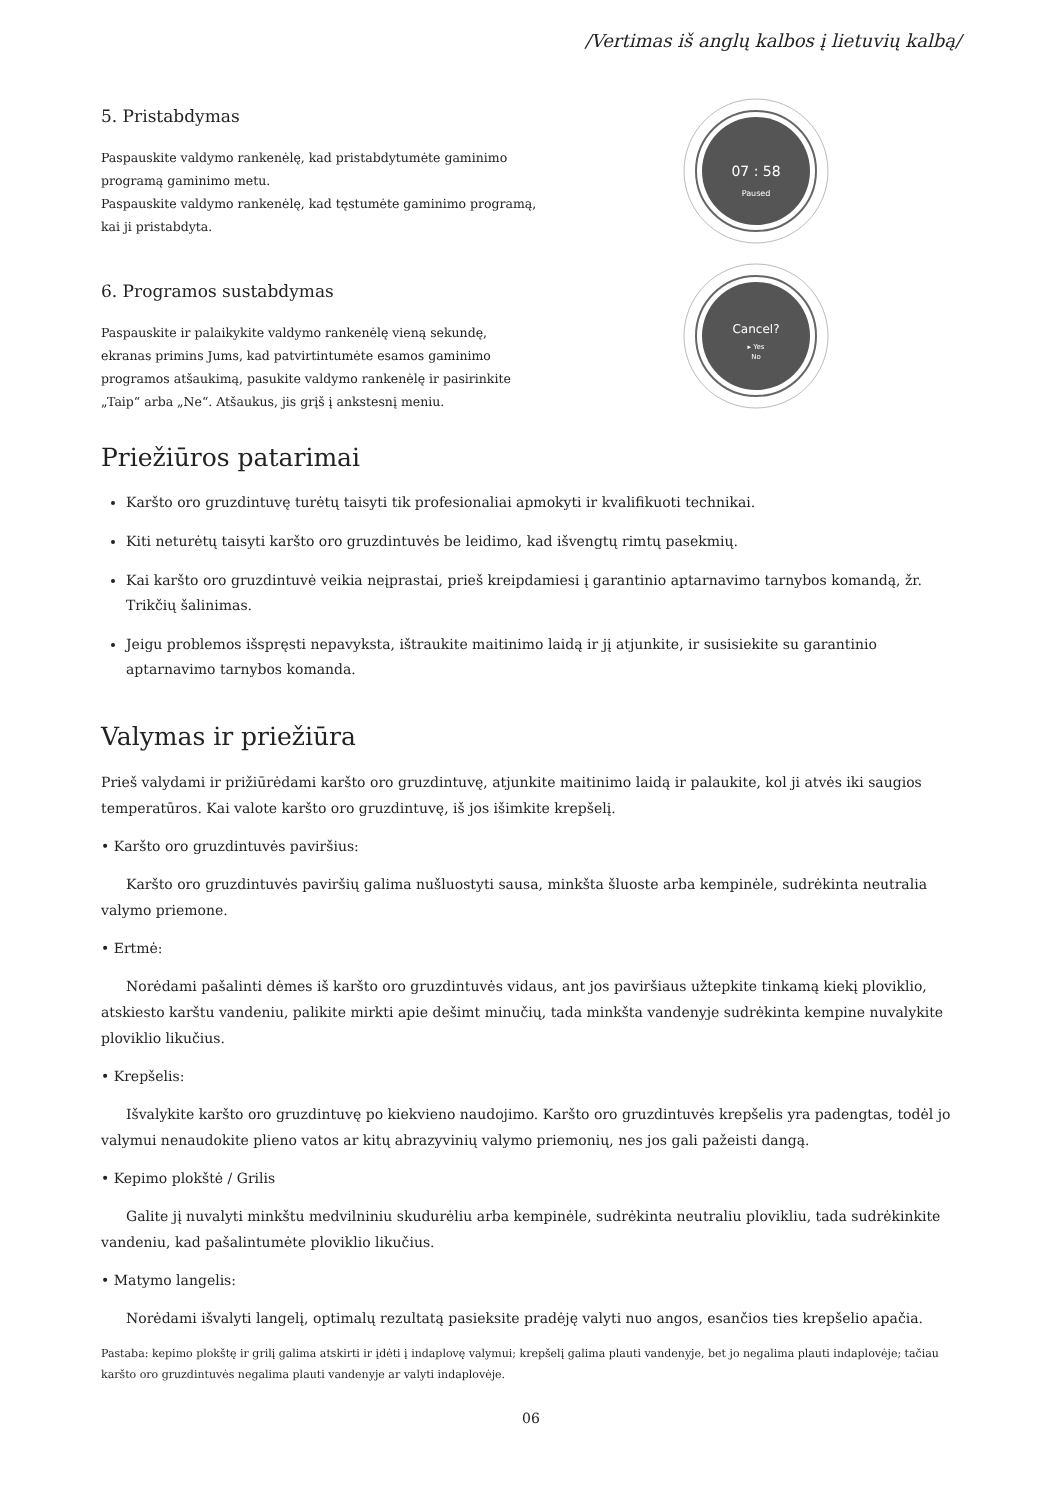/Vertimas iš anglų kalbos į lietuvių kalbą/
5. Pristabdymas
Paspauskite valdymo rankenėlę, kad pristabdytumėte gaminimo programą gaminimo metu.
Paspauskite valdymo rankenėlę, kad tęstumėte gaminimo programą, kai ji pristabdyta.
07 : 58
Paused
6. Programos sustabdymas
Paspauskite ir palaikykite valdymo rankenėlę vieną sekundę, ekranas primins Jums, kad patvirtintumėte esamos gaminimo programos atšaukimą, pasukite valdymo rankenėlę ir pasirinkite „Taip“ arba „Ne“. Atšaukus, jis grįš į ankstesnį meniu.
Cancel?
▸ Yes
No
Priežiūros patarimai
Karšto oro gruzdintuvę turėtų taisyti tik profesionaliai apmokyti ir kvalifikuoti technikai.
Kiti neturėtų taisyti karšto oro gruzdintuvės be leidimo, kad išvengtų rimtų pasekmių.
Kai karšto oro gruzdintuvė veikia neįprastai, prieš kreipdamiesi į garantinio aptarnavimo tarnybos komandą, žr. Trikčių šalinimas.
Jeigu problemos išspręsti nepavyksta, ištraukite maitinimo laidą ir jį atjunkite, ir susisiekite su garantinio aptarnavimo tarnybos komanda.
Valymas ir priežiūra
Prieš valydami ir prižiūrėdami karšto oro gruzdintuvę, atjunkite maitinimo laidą ir palaukite, kol ji atvės iki saugios temperatūros. Kai valote karšto oro gruzdintuvę, iš jos išimkite krepšelį.
• Karšto oro gruzdintuvės paviršius:
Karšto oro gruzdintuvės paviršių galima nušluostyti sausa, minkšta šluoste arba kempinėle, sudrėkinta neutralia valymo priemone.
• Ertmė:
Norėdami pašalinti dėmes iš karšto oro gruzdintuvės vidaus, ant jos paviršiaus užtepkite tinkamą kiekį ploviklio, atskiesto karštu vandeniu, palikite mirkti apie dešimt minučių, tada minkšta vandenyje sudrėkinta kempine nuvalykite ploviklio likučius.
• Krepšelis:
Išvalykite karšto oro gruzdintuvę po kiekvieno naudojimo. Karšto oro gruzdintuvės krepšelis yra padengtas, todėl jo valymui nenaudokite plieno vatos ar kitų abrazyvinių valymo priemonių, nes jos gali pažeisti dangą.
• Kepimo plokštė / Grilis
Galite jį nuvalyti minkštu medvilniniu skudurėliu arba kempinėle, sudrėkinta neutraliu plovikliu, tada sudrėkinkite vandeniu, kad pašalintumėte ploviklio likučius.
• Matymo langelis:
Norėdami išvalyti langelį, optimalų rezultatą pasieksite pradėję valyti nuo angos, esančios ties krepšelio apačia.
Pastaba: kepimo plokštę ir grilį galima atskirti ir įdėti į indaplovę valymui; krepšelį galima plauti vandenyje, bet jo negalima plauti indaplovėje; tačiau karšto oro gruzdintuvės negalima plauti vandenyje ar valyti indaplovėje.
06